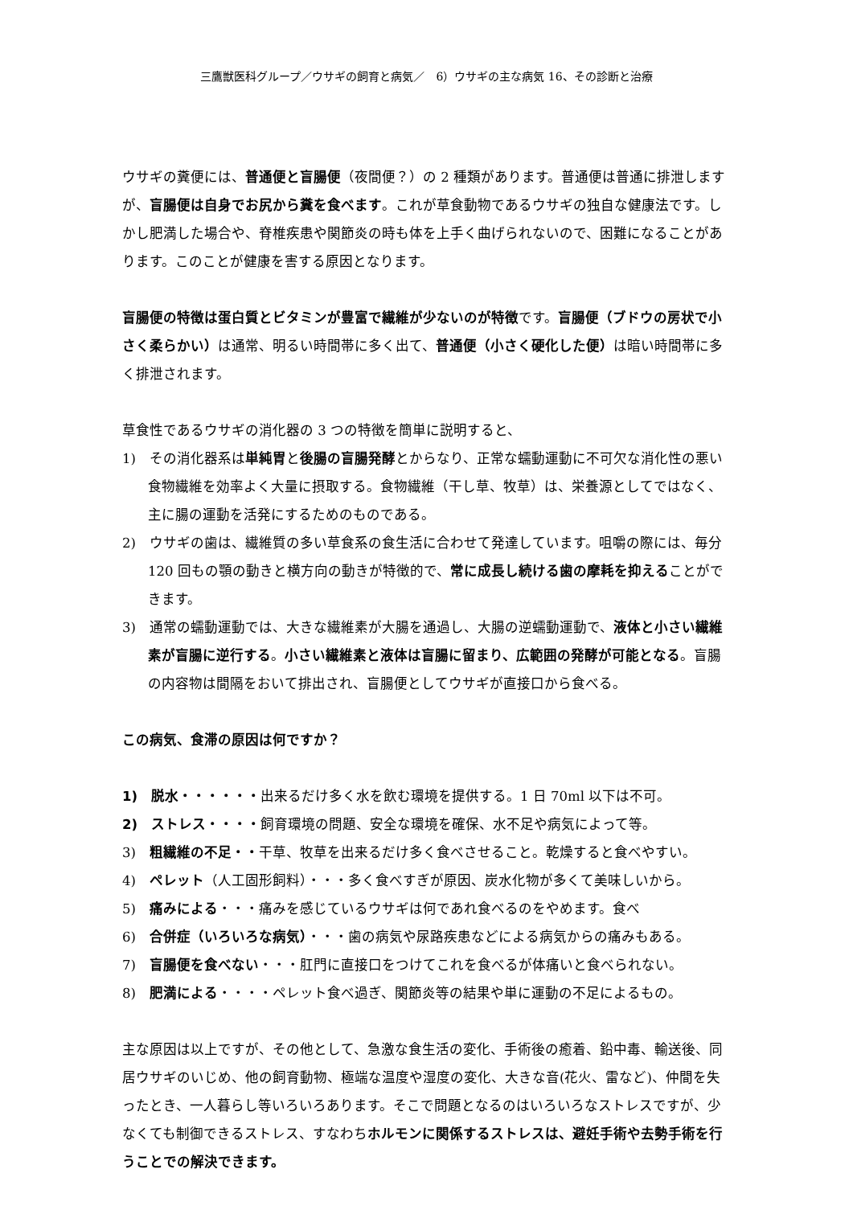三鷹獣医科グループ／ウサギの飼育と病気／　6）ウサギの主な病気 16、その診断と治療
ウサギの糞便には、普通便と盲腸便（夜間便？）の 2 種類があります。普通便は普通に排泄しますが、盲腸便は自身でお尻から糞を食べます。これが草食動物であるウサギの独自な健康法です。しかし肥満した場合や、脊椎疾患や関節炎の時も体を上手く曲げられないので、困難になることがあります。このことが健康を害する原因となります。
盲腸便の特徴は蛋白質とビタミンが豊富で繊維が少ないのが特徴です。盲腸便（ブドウの房状で小さく柔らかい）は通常、明るい時間帯に多く出て、普通便（小さく硬化した便）は暗い時間帯に多く排泄されます。
草食性であるウサギの消化器の 3 つの特徴を簡単に説明すると、
1)　その消化器系は単純胃と後腸の盲腸発酵とからなり、正常な蠕動運動に不可欠な消化性の悪い食物繊維を効率よく大量に摂取する。食物繊維（干し草、牧草）は、栄養源としてではなく、主に腸の運動を活発にするためのものである。
2)　ウサギの歯は、繊維質の多い草食系の食生活に合わせて発達しています。咀嚼の際には、毎分 120 回もの顎の動きと横方向の動きが特徴的で、常に成長し続ける歯の摩耗を抑えることができます。
3)　通常の蠕動運動では、大きな繊維素が大腸を通過し、大腸の逆蠕動運動で、液体と小さい繊維素が盲腸に逆行する。小さい繊維素と液体は盲腸に留まり、広範囲の発酵が可能となる。盲腸の内容物は間隔をおいて排出され、盲腸便としてウサギが直接口から食べる。
この病気、食滞の原因は何ですか？
1)　脱水・・・・・・出来るだけ多く水を飲む環境を提供する。1 日 70ml 以下は不可。
2)　ストレス・・・・飼育環境の問題、安全な環境を確保、水不足や病気によって等。
3)　粗繊維の不足・・干草、牧草を出来るだけ多く食べさせること。乾燥すると食べやすい。
4)　ペレット（人工固形飼料）・・・多く食べすぎが原因、炭水化物が多くて美味しいから。
5)　痛みによる・・・痛みを感じているウサギは何であれ食べるのをやめます。食べ
6)　合併症（いろいろな病気）・・・歯の病気や尿路疾患などによる病気からの痛みもある。
7)　盲腸便を食べない・・・肛門に直接口をつけてこれを食べるが体痛いと食べられない。
8)　肥満による・・・・ペレット食べ過ぎ、関節炎等の結果や単に運動の不足によるもの。
主な原因は以上ですが、その他として、急激な食生活の変化、手術後の癒着、鉛中毒、輸送後、同居ウサギのいじめ、他の飼育動物、極端な温度や湿度の変化、大きな音(花火、雷など)、仲間を失ったとき、一人暮らし等いろいろあります。そこで問題となるのはいろいろなストレスですが、少なくても制御できるストレス、すなわちホルモンに関係するストレスは、避妊手術や去勢手術を行うことでの解決できます。